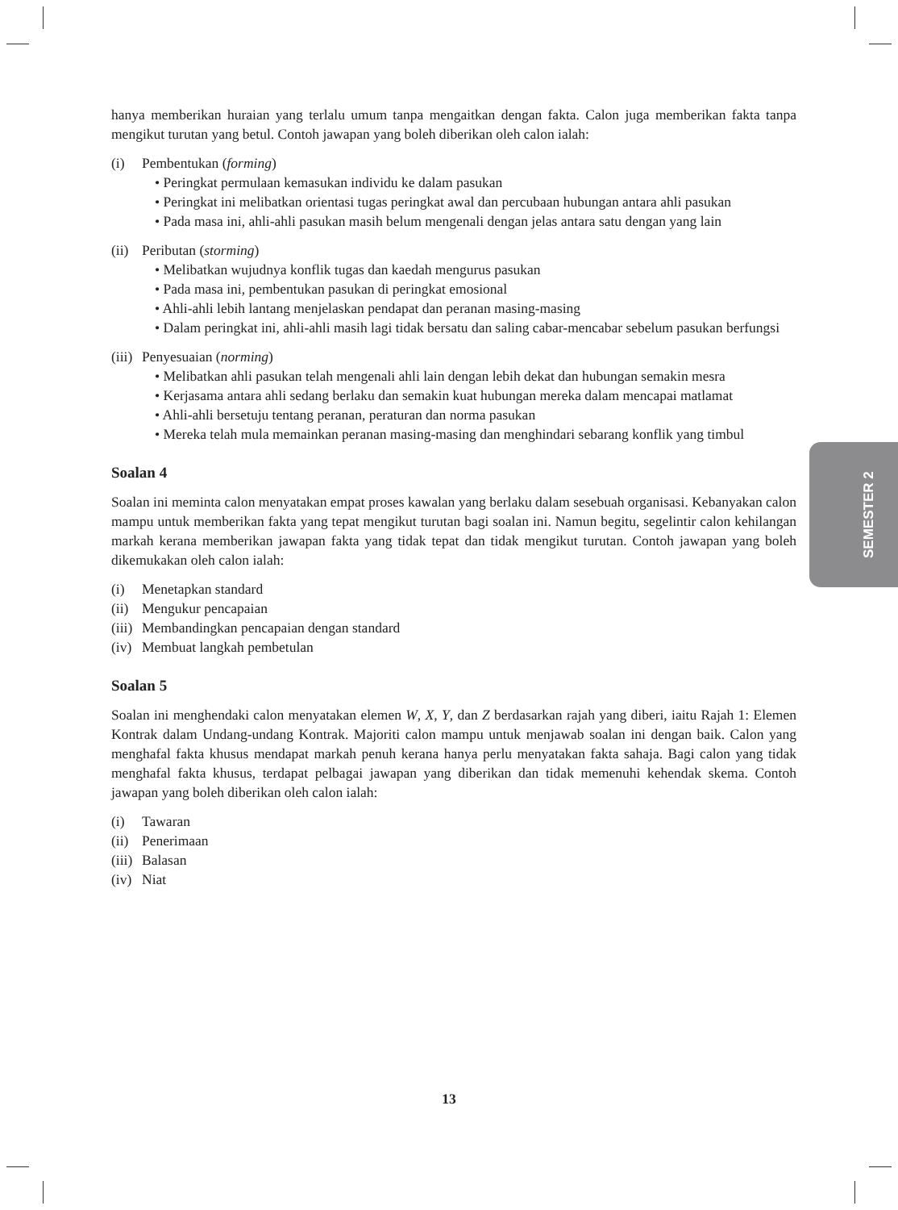hanya memberikan huraian yang terlalu umum tanpa mengaitkan dengan fakta. Calon juga memberikan fakta tanpa mengikut turutan yang betul. Contoh jawapan yang boleh diberikan oleh calon ialah:
(i) Pembentukan (forming)
• Peringkat permulaan kemasukan individu ke dalam pasukan
• Peringkat ini melibatkan orientasi tugas peringkat awal dan percubaan hubungan antara ahli pasukan
• Pada masa ini, ahli-ahli pasukan masih belum mengenali dengan jelas antara satu dengan yang lain
(ii) Peributan (storming)
• Melibatkan wujudnya konflik tugas dan kaedah mengurus pasukan
• Pada masa ini, pembentukan pasukan di peringkat emosional
• Ahli-ahli lebih lantang menjelaskan pendapat dan peranan masing-masing
• Dalam peringkat ini, ahli-ahli masih lagi tidak bersatu dan saling cabar-mencabar sebelum pasukan berfungsi
(iii) Penyesuaian (norming)
• Melibatkan ahli pasukan telah mengenali ahli lain dengan lebih dekat dan hubungan semakin mesra
• Kerjasama antara ahli sedang berlaku dan semakin kuat hubungan mereka dalam mencapai matlamat
• Ahli-ahli bersetuju tentang peranan, peraturan dan norma pasukan
• Mereka telah mula memainkan peranan masing-masing dan menghindari sebarang konflik yang timbul
Soalan 4
Soalan ini meminta calon menyatakan empat proses kawalan yang berlaku dalam sesebuah organisasi. Kebanyakan calon mampu untuk memberikan fakta yang tepat mengikut turutan bagi soalan ini. Namun begitu, segelintir calon kehilangan markah kerana memberikan jawapan fakta yang tidak tepat dan tidak mengikut turutan. Contoh jawapan yang boleh dikemukakan oleh calon ialah:
(i) Menetapkan standard
(ii) Mengukur pencapaian
(iii) Membandingkan pencapaian dengan standard
(iv) Membuat langkah pembetulan
Soalan 5
Soalan ini menghendaki calon menyatakan elemen W, X, Y, dan Z berdasarkan rajah yang diberi, iaitu Rajah 1: Elemen Kontrak dalam Undang-undang Kontrak. Majoriti calon mampu untuk menjawab soalan ini dengan baik. Calon yang menghafal fakta khusus mendapat markah penuh kerana hanya perlu menyatakan fakta sahaja. Bagi calon yang tidak menghafal fakta khusus, terdapat pelbagai jawapan yang diberikan dan tidak memenuhi kehendak skema. Contoh jawapan yang boleh diberikan oleh calon ialah:
(i) Tawaran
(ii) Penerimaan
(iii) Balasan
(iv) Niat
SEMESTER 2
13